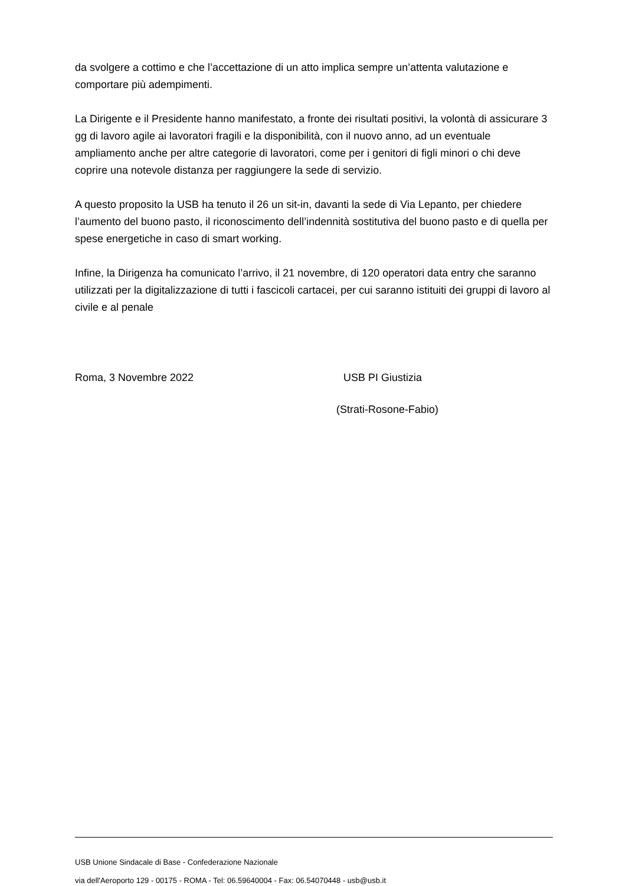da svolgere a cottimo e che l’accettazione di un atto implica sempre un’attenta valutazione e comportare più adempimenti.
La Dirigente e il Presidente hanno manifestato, a fronte dei risultati positivi, la volontà di assicurare 3 gg di lavoro agile ai lavoratori fragili e la disponibilità, con il nuovo anno, ad un eventuale ampliamento anche per altre categorie di lavoratori, come per i genitori di figli minori o chi deve coprire una notevole distanza per raggiungere la sede di servizio.
A questo proposito la USB ha tenuto il 26 un sit-in, davanti la sede di Via Lepanto, per chiedere l’aumento del buono pasto, il riconoscimento dell’indennità sostitutiva del buono pasto e di quella per spese energetiche in caso di smart working.
Infine, la Dirigenza ha comunicato l’arrivo, il 21 novembre, di 120 operatori data entry che saranno utilizzati per la digitalizzazione di tutti i fascicoli cartacei, per cui saranno istituiti dei gruppi di lavoro al civile e al penale
Roma, 3 Novembre 2022 USB PI Giustizia
(Strati-Rosone-Fabio)
USB Unione Sindacale di Base - Confederazione Nazionale
via dell'Aeroporto 129 - 00175 - ROMA - Tel: 06.59640004 - Fax: 06.54070448 - usb@usb.it